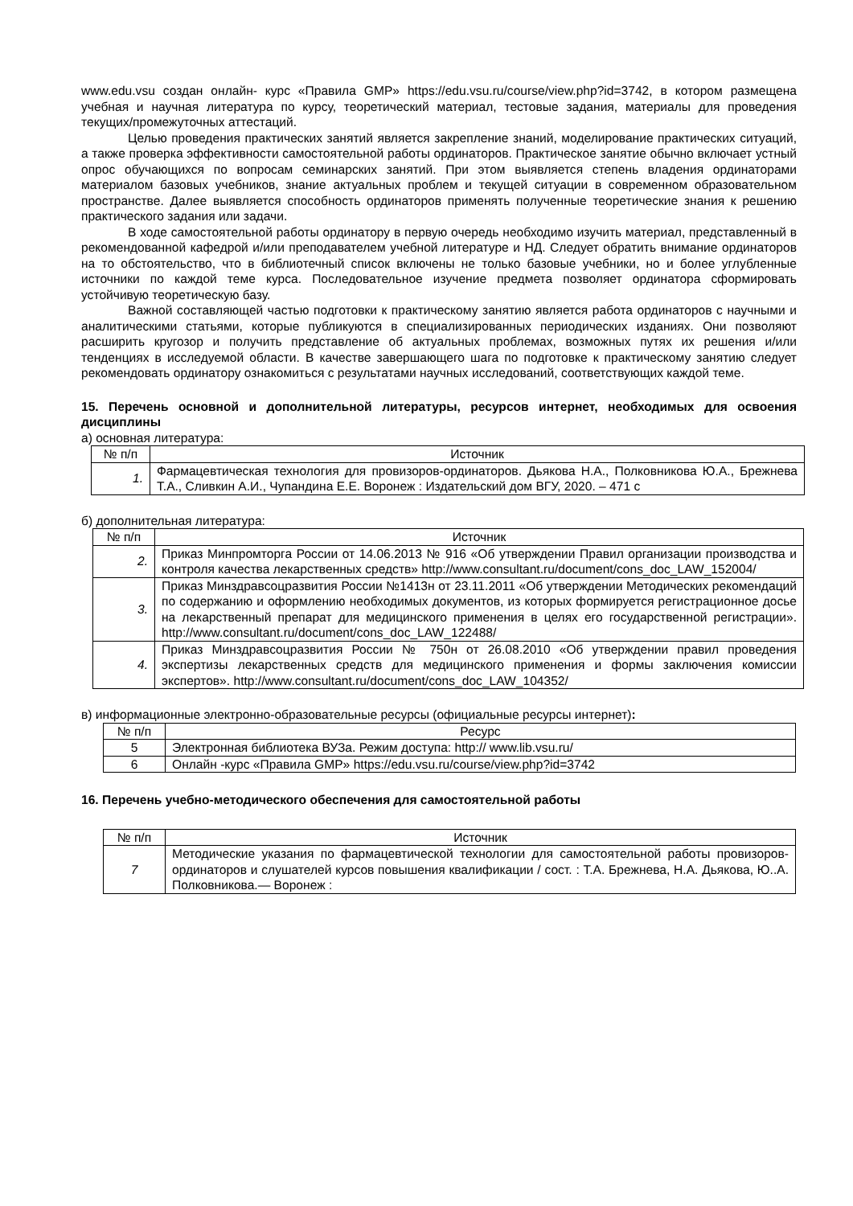www.edu.vsu создан онлайн- курс «Правила GMP» https://edu.vsu.ru/course/view.php?id=3742, в котором размещена учебная и научная литература по курсу, теоретический материал, тестовые задания, материалы для проведения текущих/промежуточных аттестаций.
Целью проведения практических занятий является закрепление знаний, моделирование практических ситуаций, а также проверка эффективности самостоятельной работы ординаторов. Практическое занятие обычно включает устный опрос обучающихся по вопросам семинарских занятий. При этом выявляется степень владения ординаторами материалом базовых учебников, знание актуальных проблем и текущей ситуации в современном образовательном пространстве. Далее выявляется способность ординаторов применять полученные теоретические знания к решению практического задания или задачи.
В ходе самостоятельной работы ординатору в первую очередь необходимо изучить материал, представленный в рекомендованной кафедрой и/или преподавателем учебной литературе и НД. Следует обратить внимание ординаторов на то обстоятельство, что в библиотечный список включены не только базовые учебники, но и более углубленные источники по каждой теме курса. Последовательное изучение предмета позволяет ординатора сформировать устойчивую теоретическую базу.
Важной составляющей частью подготовки к практическому занятию является работа ординаторов с научными и аналитическими статьями, которые публикуются в специализированных периодических изданиях. Они позволяют расширить кругозор и получить представление об актуальных проблемах, возможных путях их решения и/или тенденциях в исследуемой области. В качестве завершающего шага по подготовке к практическому занятию следует рекомендовать ординатору ознакомиться с результатами научных исследований, соответствующих каждой теме.
15. Перечень основной и дополнительной литературы, ресурсов интернет, необходимых для освоения дисциплины
а) основная литература:
| № п/п | Источник |
| --- | --- |
| 1. | Фармацевтическая технология для провизоров-ординаторов. Дьякова Н.А., Полковникова Ю.А., Брежнева Т.А., Сливкин А.И., Чупандина Е.Е. Воронеж : Издательский дом ВГУ, 2020. – 471 с |
б) дополнительная литература:
| № п/п | Источник |
| --- | --- |
| 2. | Приказ Минпромторга России от 14.06.2013 № 916 «Об утверждении Правил организации производства и контроля качества лекарственных средств» http://www.consultant.ru/document/cons_doc_LAW_152004/ |
| 3. | Приказ Минздравсоцразвития России №1413н от 23.11.2011 «Об утверждении Методических рекомендаций по содержанию и оформлению необходимых документов, из которых формируется регистрационное досье на лекарственный препарат для медицинского применения в целях его государственной регистрации». http://www.consultant.ru/document/cons_doc_LAW_122488/ |
| 4. | Приказ Минздравсоцразвития России № 750н от 26.08.2010 «Об утверждении правил проведения экспертизы лекарственных средств для медицинского применения и формы заключения комиссии экспертов». http://www.consultant.ru/document/cons_doc_LAW_104352/ |
в) информационные электронно-образовательные ресурсы (официальные ресурсы интернет):
| № п/п | Ресурс |
| --- | --- |
| 5 | Электронная библиотека ВУЗа. Режим доступа: http:// www.lib.vsu.ru/ |
| 6 | Онлайн -курс «Правила GMP» https://edu.vsu.ru/course/view.php?id=3742 |
16. Перечень учебно-методического обеспечения для самостоятельной работы
| № п/п | Источник |
| --- | --- |
| 7 | Методические указания по фармацевтической технологии для самостоятельной работы провизоров-ординаторов и слушателей курсов повышения квалификации / сост. : Т.А. Брежнева, Н.А. Дьякова, Ю..А. Полковникова.— Воронеж : |